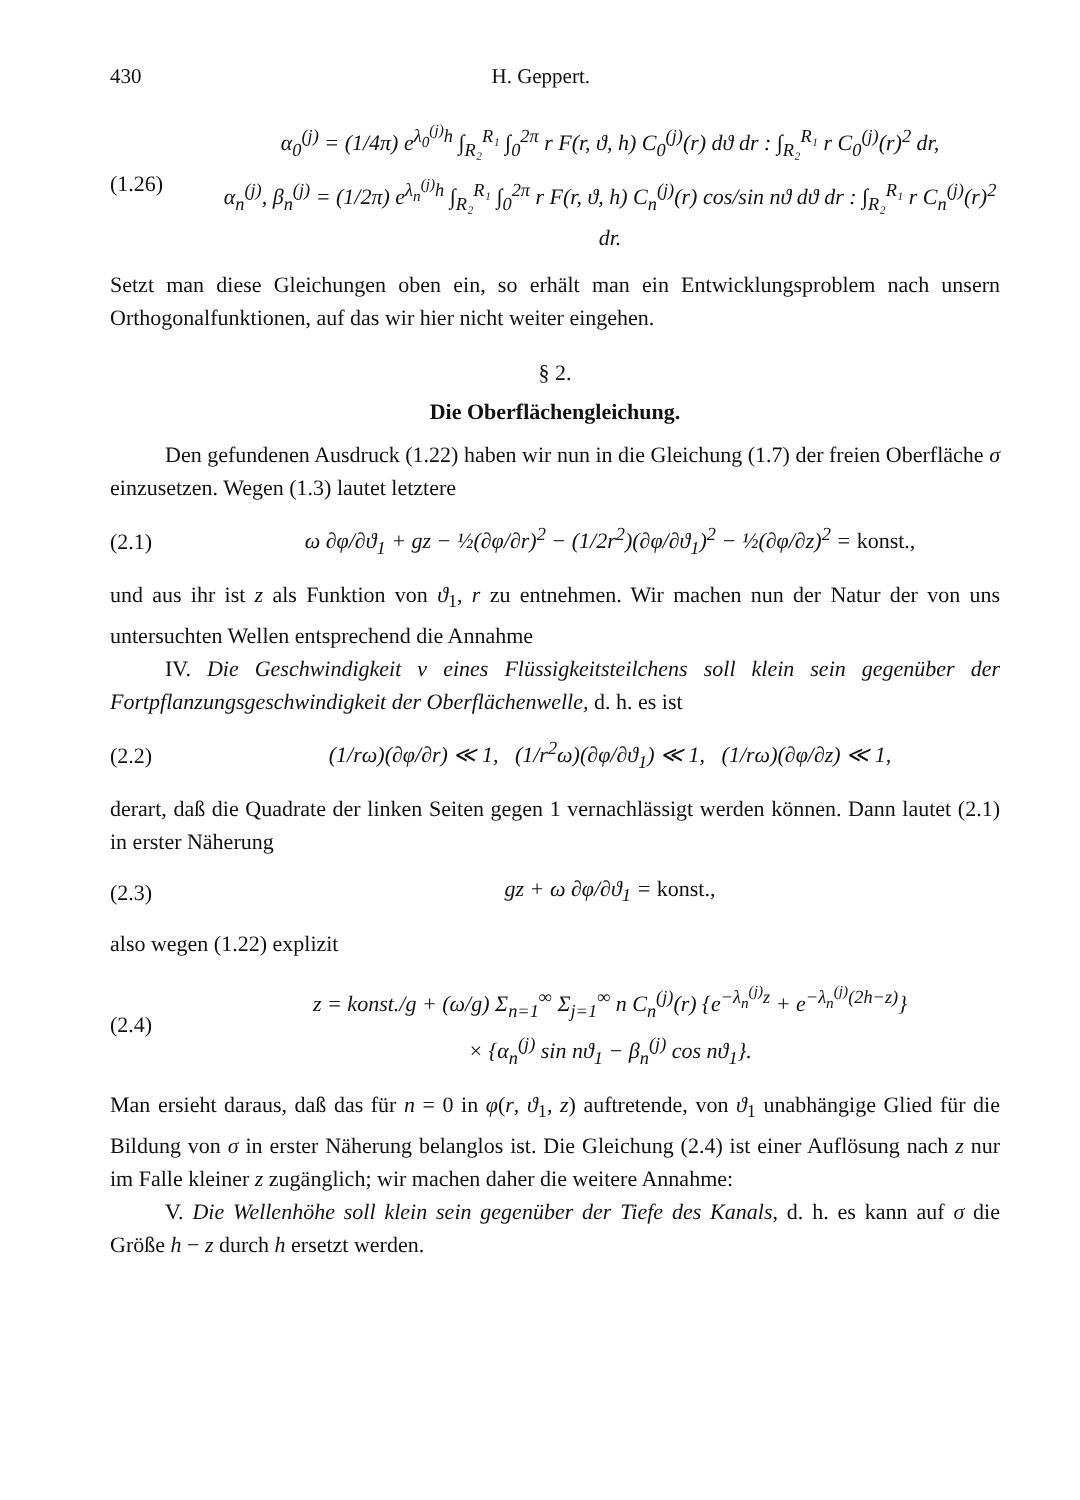430 H. Geppert.
(1.26) α<sub>0</sub><sup>(j)</sup> = (1/4π) e<sup>λ<sub>0</sub><sup>(j)</sup>h</sup> ∫<sub>R₂</sub><sup>R₁</sup> ∫<sub>0</sub><sup>2π</sup> r F(r, ϑ, h) C<sub>0</sub><sup>(j)</sup>(r) dϑ dr : ∫<sub>R₂</sub><sup>R₁</sup> r C<sub>0</sub><sup>(j)</sup>(r)<sup>2</sup> dr,
α<sub>n</sub><sup>(j)</sup>, β<sub>n</sub><sup>(j)</sup> = (1/2π) e<sup>λ<sub>n</sub><sup>(j)</sup>h</sup> ∫<sub>R₂</sub><sup>R₁</sup> ∫<sub>0</sub><sup>2π</sup> r F(r, ϑ, h) C<sub>n</sub><sup>(j)</sup>(r) cos/sin nϑ dϑ dr : ∫<sub>R₂</sub><sup>R₁</sup> r C<sub>n</sub><sup>(j)</sup>(r)<sup>2</sup> dr.
Setzt man diese Gleichungen oben ein, so erhält man ein Entwicklungsproblem nach unsern Orthogonalfunktionen, auf das wir hier nicht weiter eingehen.
§ 2.
Die Oberflächengleichung.
Den gefundenen Ausdruck (1.22) haben wir nun in die Gleichung (1.7) der freien Oberfläche σ einzusetzen. Wegen (1.3) lautet letztere
(2.1) ω ∂φ/∂ϑ<sub>1</sub> + gz − ½(∂φ/∂r)<sup>2</sup> − (1/2r<sup>2</sup>)(∂φ/∂ϑ<sub>1</sub>)<sup>2</sup> − ½(∂φ/∂z)<sup>2</sup> = konst.,
und aus ihr ist z als Funktion von ϑ<sub>1</sub>, r zu entnehmen. Wir machen nun der Natur der von uns untersuchten Wellen entsprechend die Annahme
IV. Die Geschwindigkeit v eines Flüssigkeitsteilchens soll klein sein gegenüber der Fortpflanzungsgeschwindigkeit der Oberflächenwelle, d. h. es ist
(2.2) (1/rω)(∂φ/∂r) ≪ 1, (1/r<sup>2</sup>ω)(∂φ/∂ϑ<sub>1</sub>) ≪ 1, (1/rω)(∂φ/∂z) ≪ 1,
derart, daß die Quadrate der linken Seiten gegen 1 vernachlässigt werden können. Dann lautet (2.1) in erster Näherung
(2.3) gz + ω ∂φ/∂ϑ<sub>1</sub> = konst.,
also wegen (1.22) explizit
(2.4) z = konst./g + (ω/g) Σ<sub>n=1</sub><sup>∞</sup> Σ<sub>j=1</sub><sup>∞</sup> n C<sub>n</sub><sup>(j)</sup>(r) {e<sup>−λ<sub>n</sub><sup>(j)</sup>z</sup> + e<sup>−λ<sub>n</sub><sup>(j)</sup>(2h−z)</sup>}
× {α<sub>n</sub><sup>(j)</sup> sin nϑ<sub>1</sub> − β<sub>n</sub><sup>(j)</sup> cos nϑ<sub>1</sub>}.
Man ersieht daraus, daß das für n = 0 in φ(r, ϑ<sub>1</sub>, z) auftretende, von ϑ<sub>1</sub> unabhängige Glied für die Bildung von σ in erster Näherung belanglos ist. Die Gleichung (2.4) ist einer Auflösung nach z nur im Falle kleiner z zugänglich; wir machen daher die weitere Annahme:
V. Die Wellenhöhe soll klein sein gegenüber der Tiefe des Kanals, d. h. es kann auf σ die Größe h − z durch h ersetzt werden.